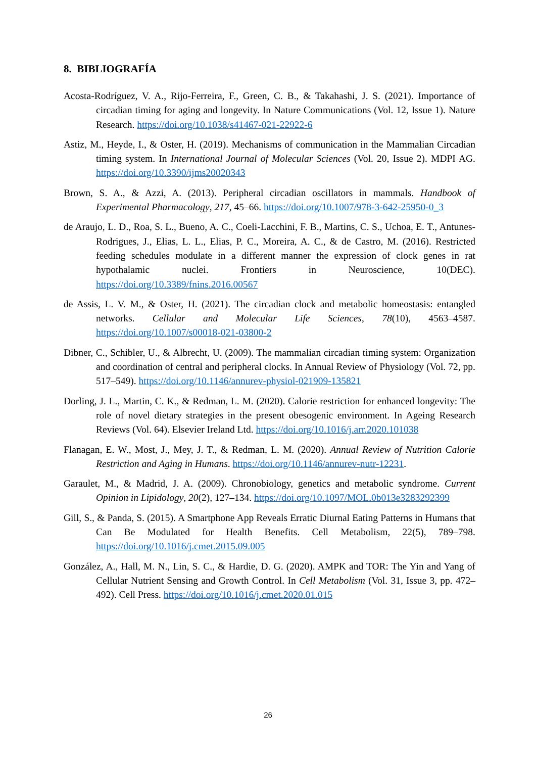8. BIBLIOGRAFÍA
Acosta-Rodríguez, V. A., Rijo-Ferreira, F., Green, C. B., & Takahashi, J. S. (2021). Importance of circadian timing for aging and longevity. In Nature Communications (Vol. 12, Issue 1). Nature Research. https://doi.org/10.1038/s41467-021-22922-6
Astiz, M., Heyde, I., & Oster, H. (2019). Mechanisms of communication in the Mammalian Circadian timing system. In International Journal of Molecular Sciences (Vol. 20, Issue 2). MDPI AG. https://doi.org/10.3390/ijms20020343
Brown, S. A., & Azzi, A. (2013). Peripheral circadian oscillators in mammals. Handbook of Experimental Pharmacology, 217, 45–66. https://doi.org/10.1007/978-3-642-25950-0_3
de Araujo, L. D., Roa, S. L., Bueno, A. C., Coeli-Lacchini, F. B., Martins, C. S., Uchoa, E. T., Antunes-Rodrigues, J., Elias, L. L., Elias, P. C., Moreira, A. C., & de Castro, M. (2016). Restricted feeding schedules modulate in a different manner the expression of clock genes in rat hypothalamic nuclei. Frontiers in Neuroscience, 10(DEC). https://doi.org/10.3389/fnins.2016.00567
de Assis, L. V. M., & Oster, H. (2021). The circadian clock and metabolic homeostasis: entangled networks. Cellular and Molecular Life Sciences, 78(10), 4563–4587. https://doi.org/10.1007/s00018-021-03800-2
Dibner, C., Schibler, U., & Albrecht, U. (2009). The mammalian circadian timing system: Organization and coordination of central and peripheral clocks. In Annual Review of Physiology (Vol. 72, pp. 517–549). https://doi.org/10.1146/annurev-physiol-021909-135821
Dorling, J. L., Martin, C. K., & Redman, L. M. (2020). Calorie restriction for enhanced longevity: The role of novel dietary strategies in the present obesogenic environment. In Ageing Research Reviews (Vol. 64). Elsevier Ireland Ltd. https://doi.org/10.1016/j.arr.2020.101038
Flanagan, E. W., Most, J., Mey, J. T., & Redman, L. M. (2020). Annual Review of Nutrition Calorie Restriction and Aging in Humans. https://doi.org/10.1146/annurev-nutr-12231.
Garaulet, M., & Madrid, J. A. (2009). Chronobiology, genetics and metabolic syndrome. Current Opinion in Lipidology, 20(2), 127–134. https://doi.org/10.1097/MOL.0b013e3283292399
Gill, S., & Panda, S. (2015). A Smartphone App Reveals Erratic Diurnal Eating Patterns in Humans that Can Be Modulated for Health Benefits. Cell Metabolism, 22(5), 789–798. https://doi.org/10.1016/j.cmet.2015.09.005
González, A., Hall, M. N., Lin, S. C., & Hardie, D. G. (2020). AMPK and TOR: The Yin and Yang of Cellular Nutrient Sensing and Growth Control. In Cell Metabolism (Vol. 31, Issue 3, pp. 472–492). Cell Press. https://doi.org/10.1016/j.cmet.2020.01.015
26